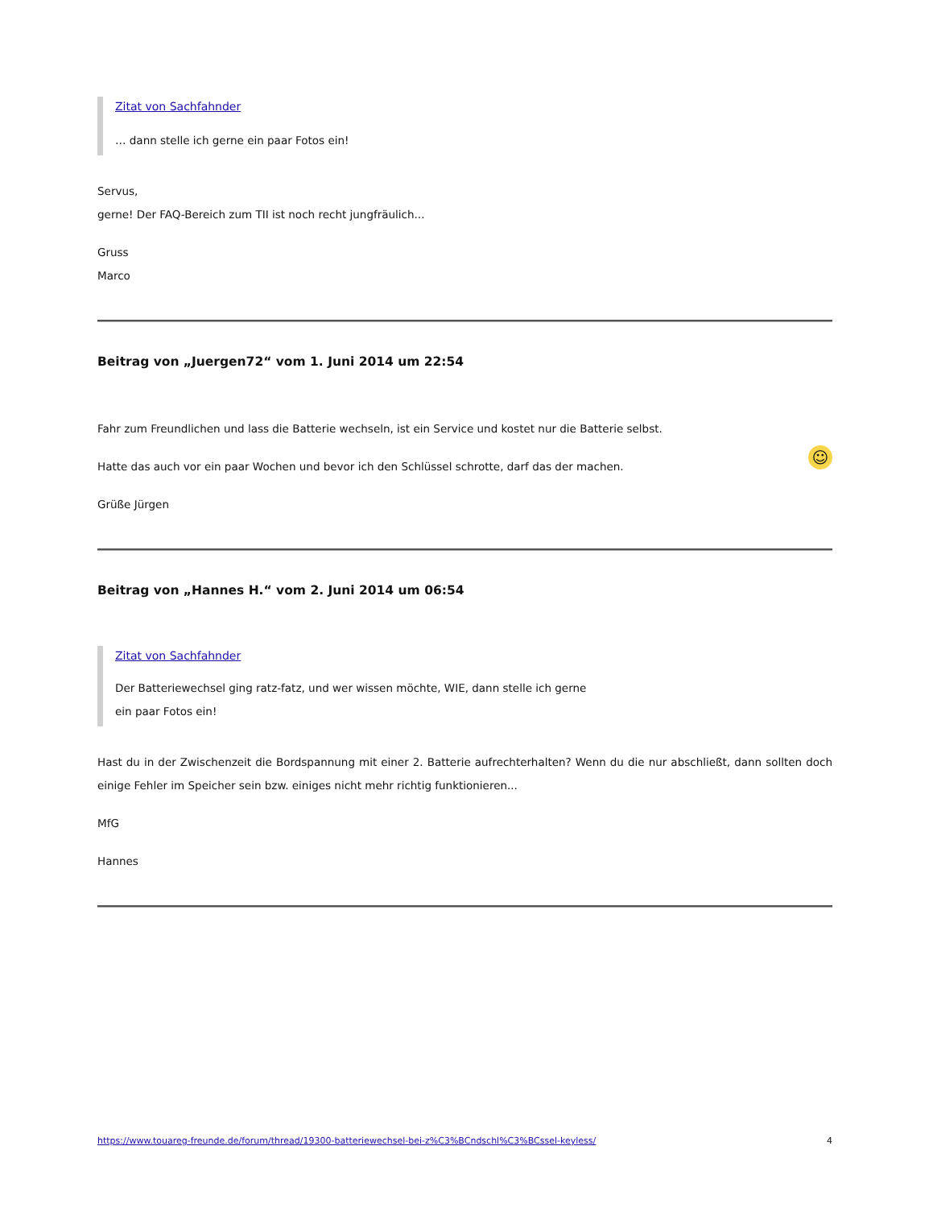Zitat von Sachfahnder
… dann stelle ich gerne ein paar Fotos ein!
Servus,
gerne! Der FAQ-Bereich zum TII ist noch recht jungfräulich...
Gruss
Marco
Beitrag von „Juergen72“ vom 1. Juni 2014 um 22:54
Fahr zum Freundlichen und lass die Batterie wechseln, ist ein Service und kostet nur die Batterie selbst.
☺ Hatte das auch vor ein paar Wochen und bevor ich den Schlüssel schrotte, darf das der machen.
Grüße Jürgen
Beitrag von „Hannes H.“ vom 2. Juni 2014 um 06:54
Zitat von Sachfahnder
Der Batteriewechsel ging ratz-fatz, und wer wissen möchte, WIE, dann stelle ich gerne
ein paar Fotos ein!
Hast du in der Zwischenzeit die Bordspannung mit einer 2. Batterie aufrechterhalten? Wenn du die nur abschließt, dann sollten doch einige Fehler im Speicher sein bzw. einiges nicht mehr richtig funktionieren...
MfG
Hannes
https://www.touareg-freunde.de/forum/thread/19300-batteriewechsel-bei-z%C3%BCndschl%C3%BCssel-keyless/ 4